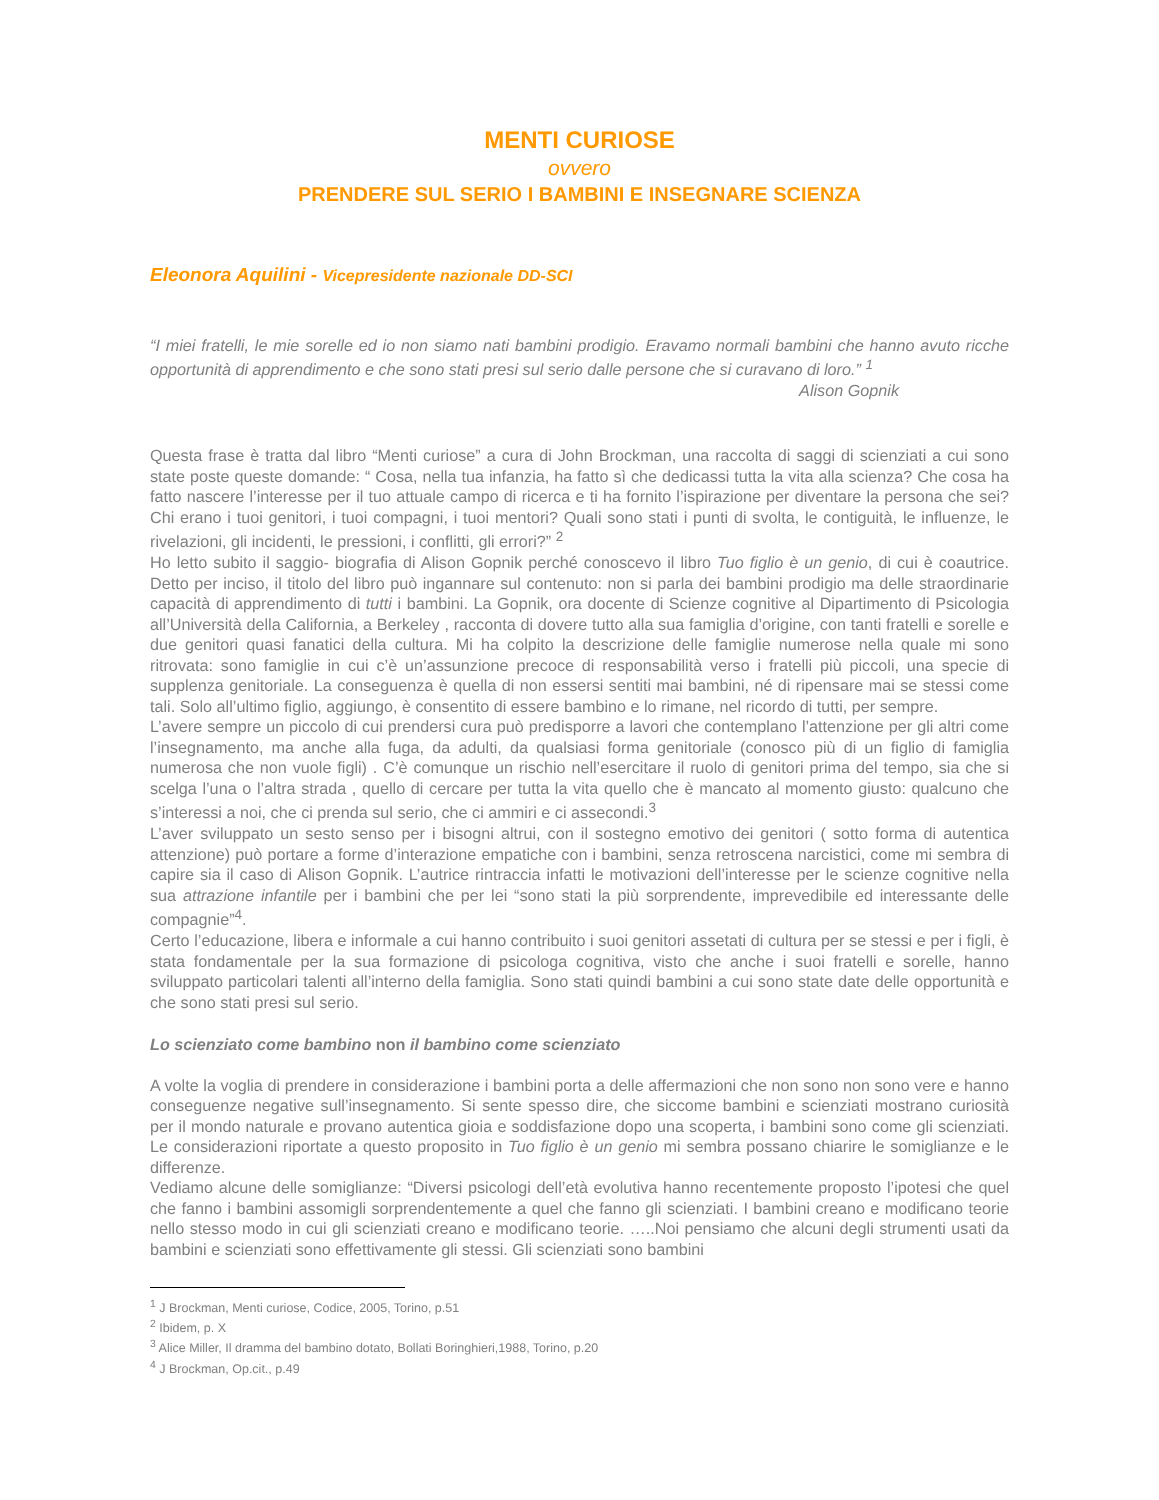MENTI CURIOSE
ovvero
PRENDERE SUL SERIO I BAMBINI E INSEGNARE SCIENZA
Eleonora Aquilini - Vicepresidente nazionale DD-SCI
“I miei fratelli, le mie sorelle ed io non siamo nati bambini prodigio. Eravamo normali bambini che hanno avuto ricche opportunità di apprendimento e che sono stati presi sul serio dalle persone che si curavano di loro.” <sup>1</sup>
Alison Gopnik
Questa frase è tratta dal libro “Menti curiose” a cura di John Brockman, una raccolta di saggi di scienziati a cui sono state poste queste domande: “ Cosa, nella tua infanzia, ha fatto sì che dedicassi tutta la vita alla scienza? Che cosa ha fatto nascere l’interesse per il tuo attuale campo di ricerca e ti ha fornito l’ispirazione per diventare la persona che sei? Chi erano i tuoi genitori, i tuoi compagni, i tuoi mentori? Quali sono stati i punti di svolta, le contiguità, le influenze, le rivelazioni, gli incidenti, le pressioni, i conflitti, gli errori?” <sup>2</sup>
Ho letto subito il saggio- biografia di Alison Gopnik perché conoscevo il libro Tuo figlio è un genio, di cui è coautrice. Detto per inciso, il titolo del libro può ingannare sul contenuto: non si parla dei bambini prodigio ma delle straordinarie capacità di apprendimento di tutti i bambini. La Gopnik, ora docente di Scienze cognitive al Dipartimento di Psicologia all’Università della California, a Berkeley , racconta di dovere tutto alla sua famiglia d’origine, con tanti fratelli e sorelle e due genitori quasi fanatici della cultura. Mi ha colpito la descrizione delle famiglie numerose nella quale mi sono ritrovata: sono famiglie in cui c’è un’assunzione precoce di responsabilità verso i fratelli più piccoli, una specie di supplenza genitoriale. La conseguenza è quella di non essersi sentiti mai bambini, né di ripensare mai se stessi come tali. Solo all’ultimo figlio, aggiungo, è consentito di essere bambino e lo rimane, nel ricordo di tutti, per sempre.
L’avere sempre un piccolo di cui prendersi cura può predisporre a lavori che contemplano l’attenzione per gli altri come l’insegnamento, ma anche alla fuga, da adulti, da qualsiasi forma genitoriale (conosco più di un figlio di famiglia numerosa che non vuole figli) . C’è comunque un rischio nell’esercitare il ruolo di genitori prima del tempo, sia che si scelga l’una o l’altra strada , quello di cercare per tutta la vita quello che è mancato al momento giusto: qualcuno che s’interessi a noi, che ci prenda sul serio, che ci ammiri e ci assecondi.<sup>3</sup>
L’aver sviluppato un sesto senso per i bisogni altrui, con il sostegno emotivo dei genitori ( sotto forma di autentica attenzione) può portare a forme d’interazione empatiche con i bambini, senza retroscena narcistici, come mi sembra di capire sia il caso di Alison Gopnik. L’autrice rintraccia infatti le motivazioni dell’interesse per le scienze cognitive nella sua attrazione infantile per i bambini che per lei “sono stati la più sorprendente, imprevedibile ed interessante delle compagnie”<sup>4</sup>.
Certo l’educazione, libera e informale a cui hanno contribuito i suoi genitori assetati di cultura per se stessi e per i figli, è stata fondamentale per la sua formazione di psicologa cognitiva, visto che anche i suoi fratelli e sorelle, hanno sviluppato particolari talenti all’interno della famiglia. Sono stati quindi bambini a cui sono state date delle opportunità e che sono stati presi sul serio.
Lo scienziato come bambino non il bambino come scienziato
A volte la voglia di prendere in considerazione i bambini porta a delle affermazioni che non sono non sono vere e hanno conseguenze negative sull’insegnamento. Si sente spesso dire, che siccome bambini e scienziati mostrano curiosità per il mondo naturale e provano autentica gioia e soddisfazione dopo una scoperta, i bambini sono come gli scienziati. Le considerazioni riportate a questo proposito in Tuo figlio è un genio mi sembra possano chiarire le somiglianze e le differenze.
Vediamo alcune delle somiglianze: “Diversi psicologi dell’età evolutiva hanno recentemente proposto l’ipotesi che quel che fanno i bambini assomigli sorprendentemente a quel che fanno gli scienziati. I bambini creano e modificano teorie nello stesso modo in cui gli scienziati creano e modificano teorie. …..Noi pensiamo che alcuni degli strumenti usati da bambini e scienziati sono effettivamente gli stessi. Gli scienziati sono bambini
<sup>1</sup> J Brockman, Menti curiose, Codice, 2005, Torino, p.51
<sup>2</sup> Ibidem, p. X
<sup>3</sup> Alice Miller, Il dramma del bambino dotato, Bollati Boringhieri,1988, Torino, p.20
<sup>4</sup> J Brockman, Op.cit., p.49